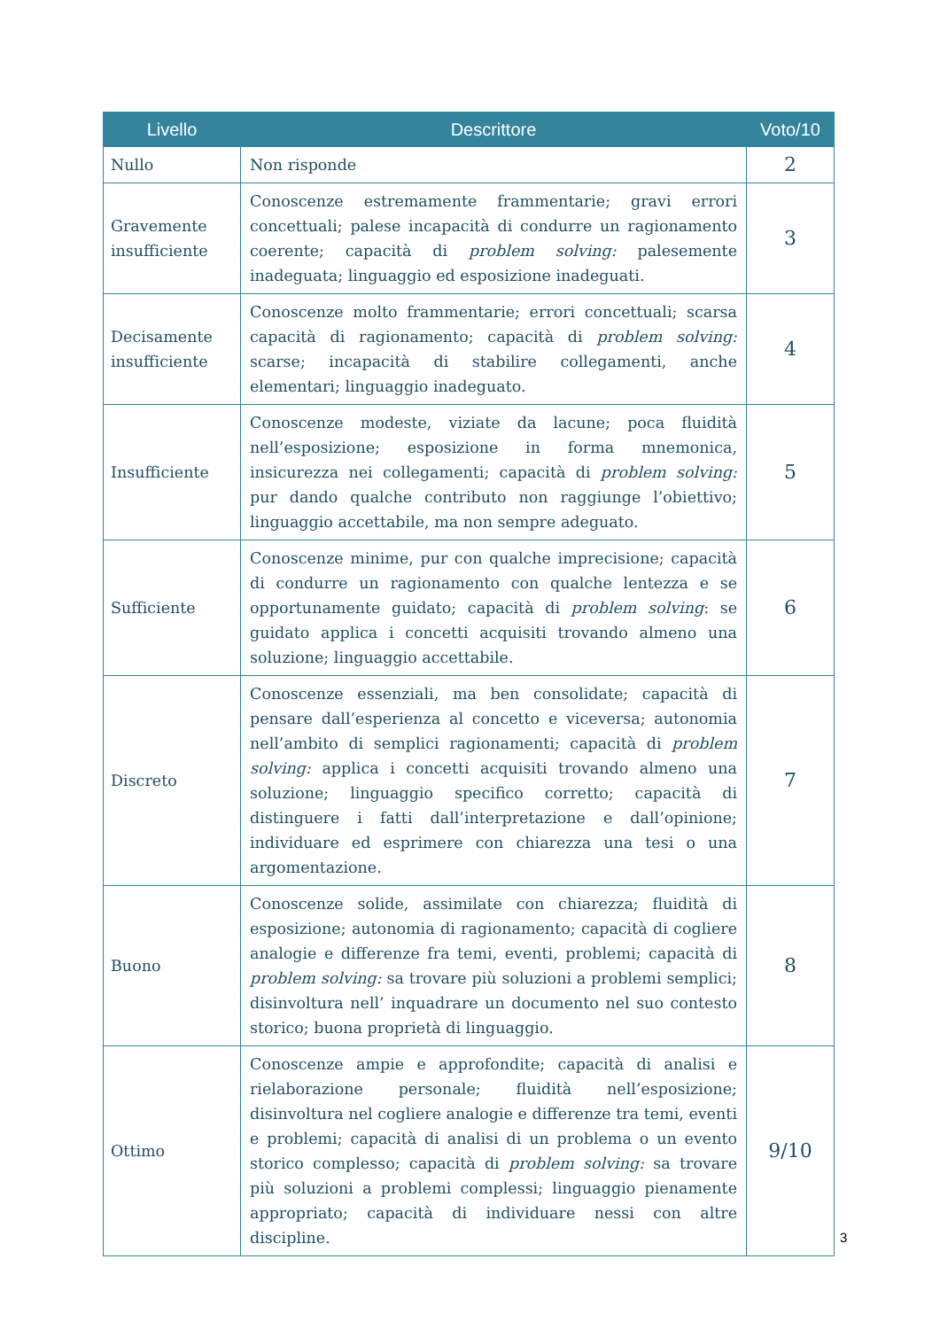| Livello | Descrittore | Voto/10 |
| --- | --- | --- |
| Nullo | Non risponde | 2 |
| Gravemente insufficiente | Conoscenze estremamente frammentarie; gravi errori concettuali; palese incapacità di condurre un ragionamento coerente; capacità di problem solving: palesemente inadeguata; linguaggio ed esposizione inadeguati. | 3 |
| Decisamente insufficiente | Conoscenze molto frammentarie; errori concettuali; scarsa capacità di ragionamento; capacità di problem solving: scarse; incapacità di stabilire collegamenti, anche elementari; linguaggio inadeguato. | 4 |
| Insufficiente | Conoscenze modeste, viziate da lacune; poca fluidità nell’esposizione; esposizione in forma mnemonica, insicurezza nei collegamenti; capacità di problem solving: pur dando qualche contributo non raggiunge l’obiettivo; linguaggio accettabile, ma non sempre adeguato. | 5 |
| Sufficiente | Conoscenze minime, pur con qualche imprecisione; capacità di condurre un ragionamento con qualche lentezza e se opportunamente guidato; capacità di problem solving : se guidato applica i concetti acquisiti trovando almeno una soluzione; linguaggio accettabile. | 6 |
| Discreto | Conoscenze essenziali, ma ben consolidate; capacità di pensare dall’esperienza al concetto e viceversa; autonomia nell’ambito di semplici ragionamenti; capacità di problem solving: applica i concetti acquisiti trovando almeno una soluzione; linguaggio specifico corretto; capacità di distinguere i fatti dall’interpretazione e dall’opinione; individuare ed esprimere con chiarezza una tesi o una argomentazione. | 7 |
| Buono | Conoscenze solide, assimilate con chiarezza; fluidità di esposizione; autonomia di ragionamento; capacità di cogliere analogie e differenze fra temi, eventi, problemi; capacità di problem solving: sa trovare più soluzioni a problemi semplici; disinvoltura nell’ inquadrare un documento nel suo contesto storico; buona proprietà di linguaggio. | 8 |
| Ottimo | Conoscenze ampie e approfondite; capacità di analisi e rielaborazione personale; fluidità nell’esposizione; disinvoltura nel cogliere analogie e differenze tra temi, eventi e problemi; capacità di analisi di un problema o un evento storico complesso; capacità di problem solving: sa trovare più soluzioni a problemi complessi; linguaggio pienamente appropriato; capacità di individuare nessi con altre discipline. | 9/10 |
3